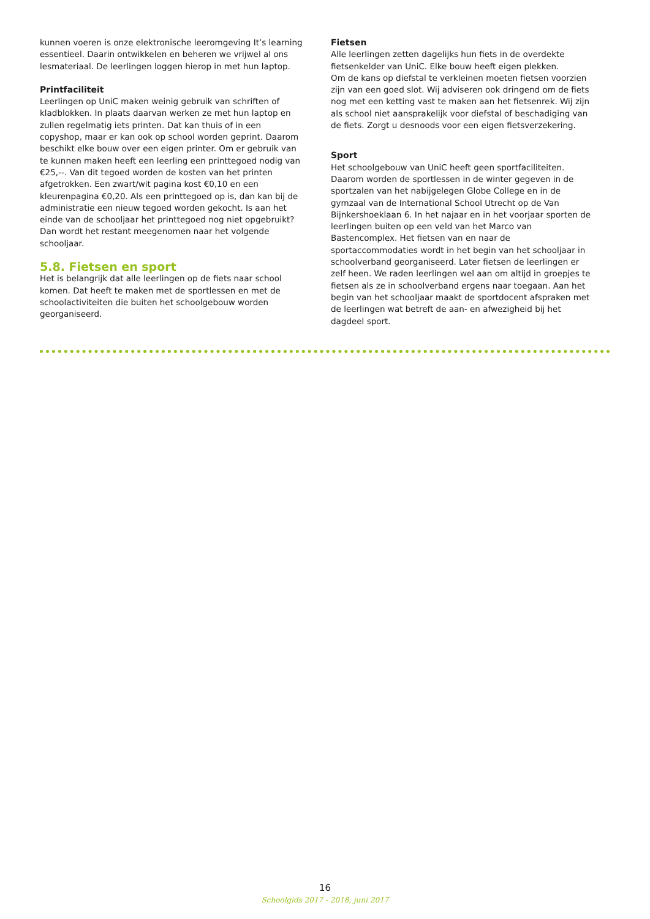kunnen voeren is onze elektronische leeromgeving It’s learning essentieel. Daarin ontwikkelen en beheren we vrijwel al ons lesmateriaal. De leerlingen loggen hierop in met hun laptop.
Printfaciliteit
Leerlingen op UniC maken weinig gebruik van schriften of kladblokken. In plaats daarvan werken ze met hun laptop en zullen regelmatig iets printen. Dat kan thuis of in een copyshop, maar er kan ook op school worden geprint. Daarom beschikt elke bouw over een eigen printer. Om er gebruik van te kunnen maken heeft een leerling een printtegoed nodig van €25,--. Van dit tegoed worden de kosten van het printen afgetrokken. Een zwart/wit pagina kost €0,10 en een kleurenpagina €0,20. Als een printtegoed op is, dan kan bij de administratie een nieuw tegoed worden gekocht. Is aan het einde van de schooljaar het printtegoed nog niet opgebruikt? Dan wordt het restant meegenomen naar het volgende schooljaar.
5.8. Fietsen en sport
Het is belangrijk dat alle leerlingen op de fiets naar school komen. Dat heeft te maken met de sportlessen en met de schoolactiviteiten die buiten het schoolgebouw worden georganiseerd.
Fietsen
Alle leerlingen zetten dagelijks hun fiets in de overdekte fietsenkelder van UniC. Elke bouw heeft eigen plekken.
Om de kans op diefstal te verkleinen moeten fietsen voorzien zijn van een goed slot. Wij adviseren ook dringend om de fiets nog met een ketting vast te maken aan het fietsenrek. Wij zijn als school niet aansprakelijk voor diefstal of beschadiging van de fiets. Zorgt u desnoods voor een eigen fietsverzekering.
Sport
Het schoolgebouw van UniC heeft geen sportfaciliteiten. Daarom worden de sportlessen in de winter gegeven in de sportzalen van het nabijgelegen Globe College en in de gymzaal van de International School Utrecht op de Van Bijnkershoeklaan 6. In het najaar en in het voorjaar sporten de leerlingen buiten op een veld van het Marco van Bastencomplex. Het fietsen van en naar de sportaccommodaties wordt in het begin van het schooljaar in schoolverband georganiseerd. Later fietsen de leerlingen er zelf heen. We raden leerlingen wel aan om altijd in groepjes te fietsen als ze in schoolverband ergens naar toegaan. Aan het begin van het schooljaar maakt de sportdocent afspraken met de leerlingen wat betreft de aan- en afwezigheid bij het dagdeel sport.
16
Schoolgids 2017 - 2018, juni 2017